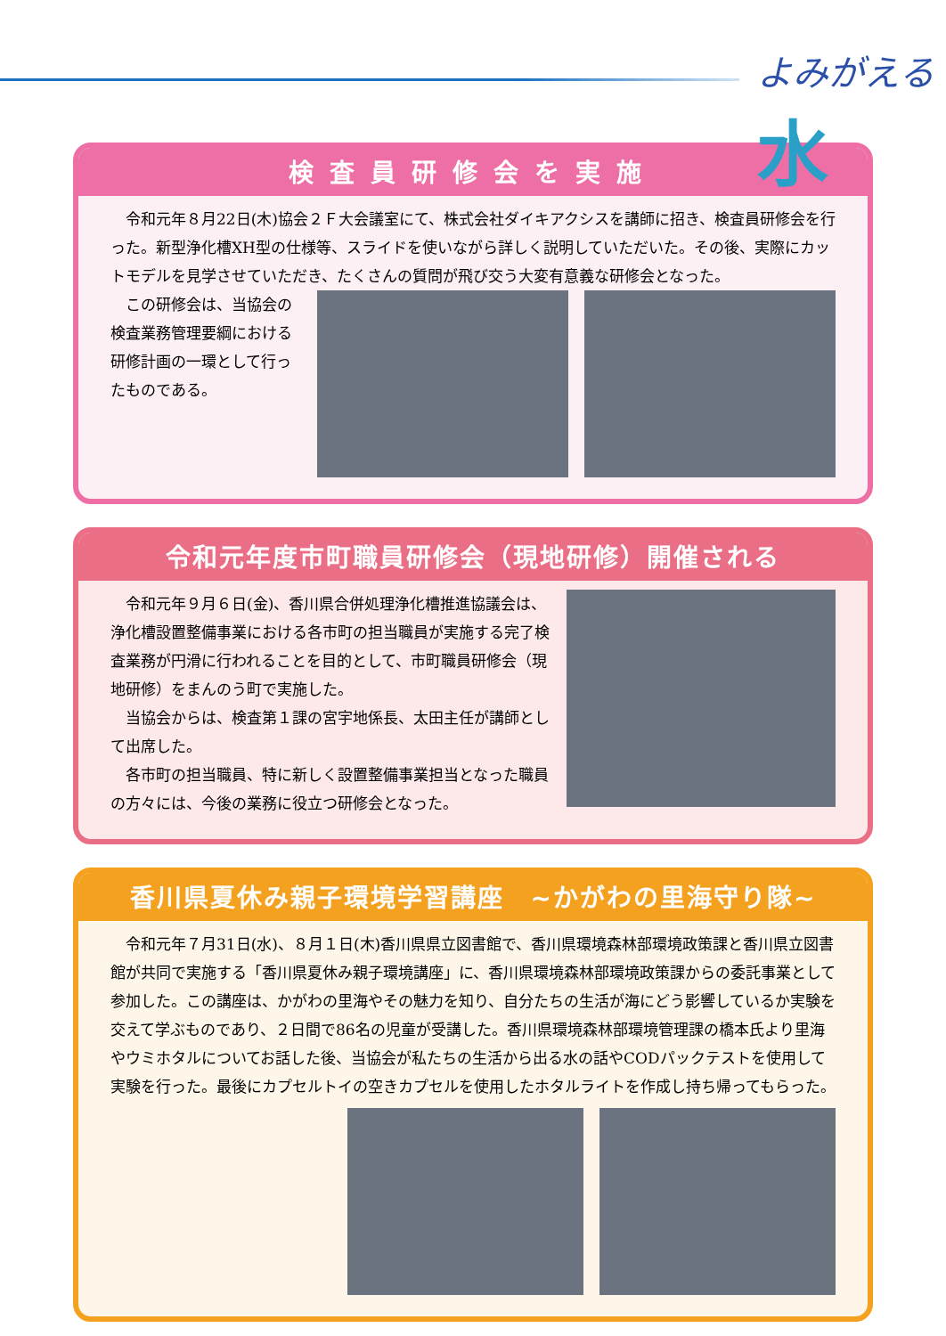よみがえる水
検査員研修会を実施
令和元年８月22日(木)協会２Ｆ大会議室にて、株式会社ダイキアクシスを講師に招き、検査員研修会を行った。新型浄化槽XH型の仕様等、スライドを使いながら詳しく説明していただいた。その後、実際にカットモデルを見学させていただき、たくさんの質問が飛び交う大変有意義な研修会となった。
この研修会は、当協会の検査業務管理要綱における研修計画の一環として行ったものである。
令和元年度市町職員研修会（現地研修）開催される
令和元年９月６日(金)、香川県合併処理浄化槽推進協議会は、浄化槽設置整備事業における各市町の担当職員が実施する完了検査業務が円滑に行われることを目的として、市町職員研修会（現地研修）をまんのう町で実施した。
当協会からは、検査第１課の宮宇地係長、太田主任が講師として出席した。
各市町の担当職員、特に新しく設置整備事業担当となった職員の方々には、今後の業務に役立つ研修会となった。
香川県夏休み親子環境学習講座　~かがわの里海守り隊~
令和元年７月31日(水)、８月１日(木)香川県県立図書館で、香川県環境森林部環境政策課と香川県立図書館が共同で実施する「香川県夏休み親子環境講座」に、香川県環境森林部環境政策課からの委託事業として参加した。この講座は、かがわの里海やその魅力を知り、自分たちの生活が海にどう影響しているか実験を交えて学ぶものであり、２日間で86名の児童が受講した。香川県環境森林部環境管理課の橋本氏より里海やウミホタルについてお話した後、当協会が私たちの生活から出る水の話やCODパックテストを使用して実験を行った。最後にカプセルトイの空きカプセルを使用したホタルライトを作成し持ち帰ってもらった。